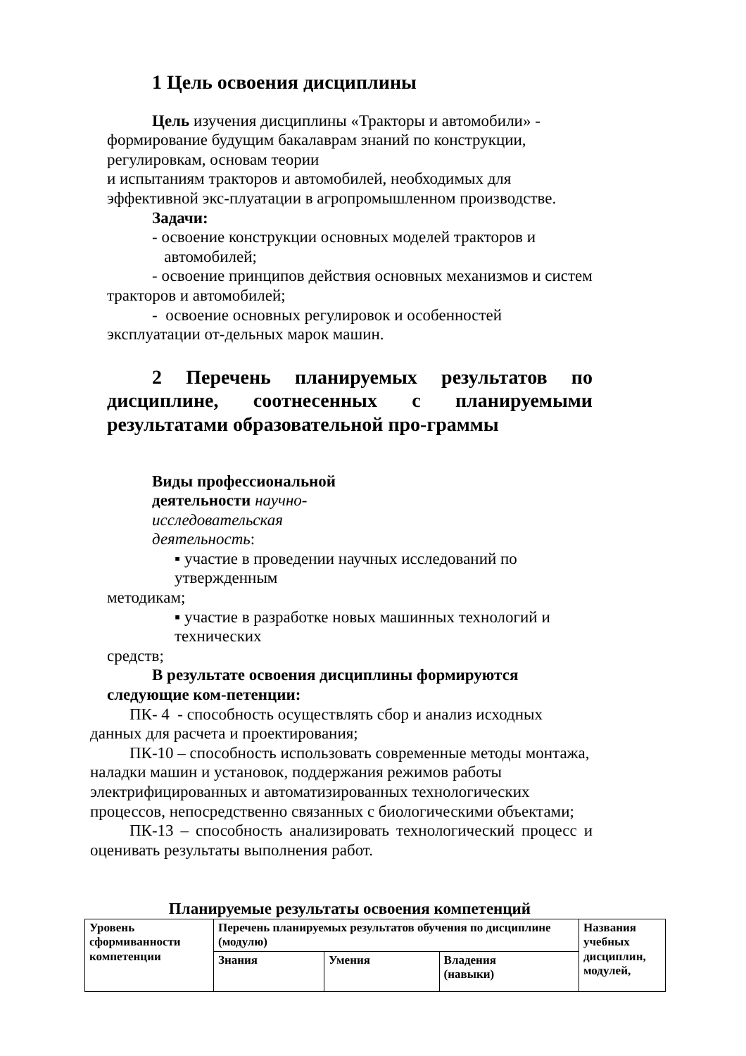1 Цель освоения дисциплины
Цель изучения дисциплины «Тракторы и автомобили» - формирование будущим бакалаврам знаний по конструкции, регулировкам, основам теории
и испытаниям тракторов и автомобилей, необходимых для эффективной экс-плуатации в агропромышленном производстве.
Задачи:
- освоение конструкции основных моделей тракторов и
автомобилей;
- освоение принципов действия основных механизмов и систем тракторов и автомобилей;
- освоение основных регулировок и особенностей эксплуатации от-дельных марок машин.
2 Перечень планируемых результатов по дисциплине, соотнесенных с планируемыми результатами образовательной про-граммы
Виды профессиональной
деятельности научно-
исследовательская
деятельность:
▪ участие в проведении научных исследований по утвержденным
методикам;
▪ участие в разработке новых машинных технологий и технических
средств;
В результате освоения дисциплины формируются следующие ком-петенции:
ПК- 4 - способность осуществлять сбор и анализ исходных данных для расчета и проектирования;
ПК-10 – способность использовать современные методы монтажа, наладки машин и установок, поддержания режимов работы электрифицированных и автоматизированных технологических процессов, непосредственно связанных с биологическими объектами;
ПК-13 – способность анализировать технологический процесс и оценивать результаты выполнения работ.
Планируемые результаты освоения компетенций
| Уровень сформиванности компетенции | Перечень планируемых результатов обучения по дисциплине (модулю) | | | Названия учебных дисциплин, модулей, |
| --- | --- | --- | --- | --- |
| | Знания | Умения | Владения (навыки) | |